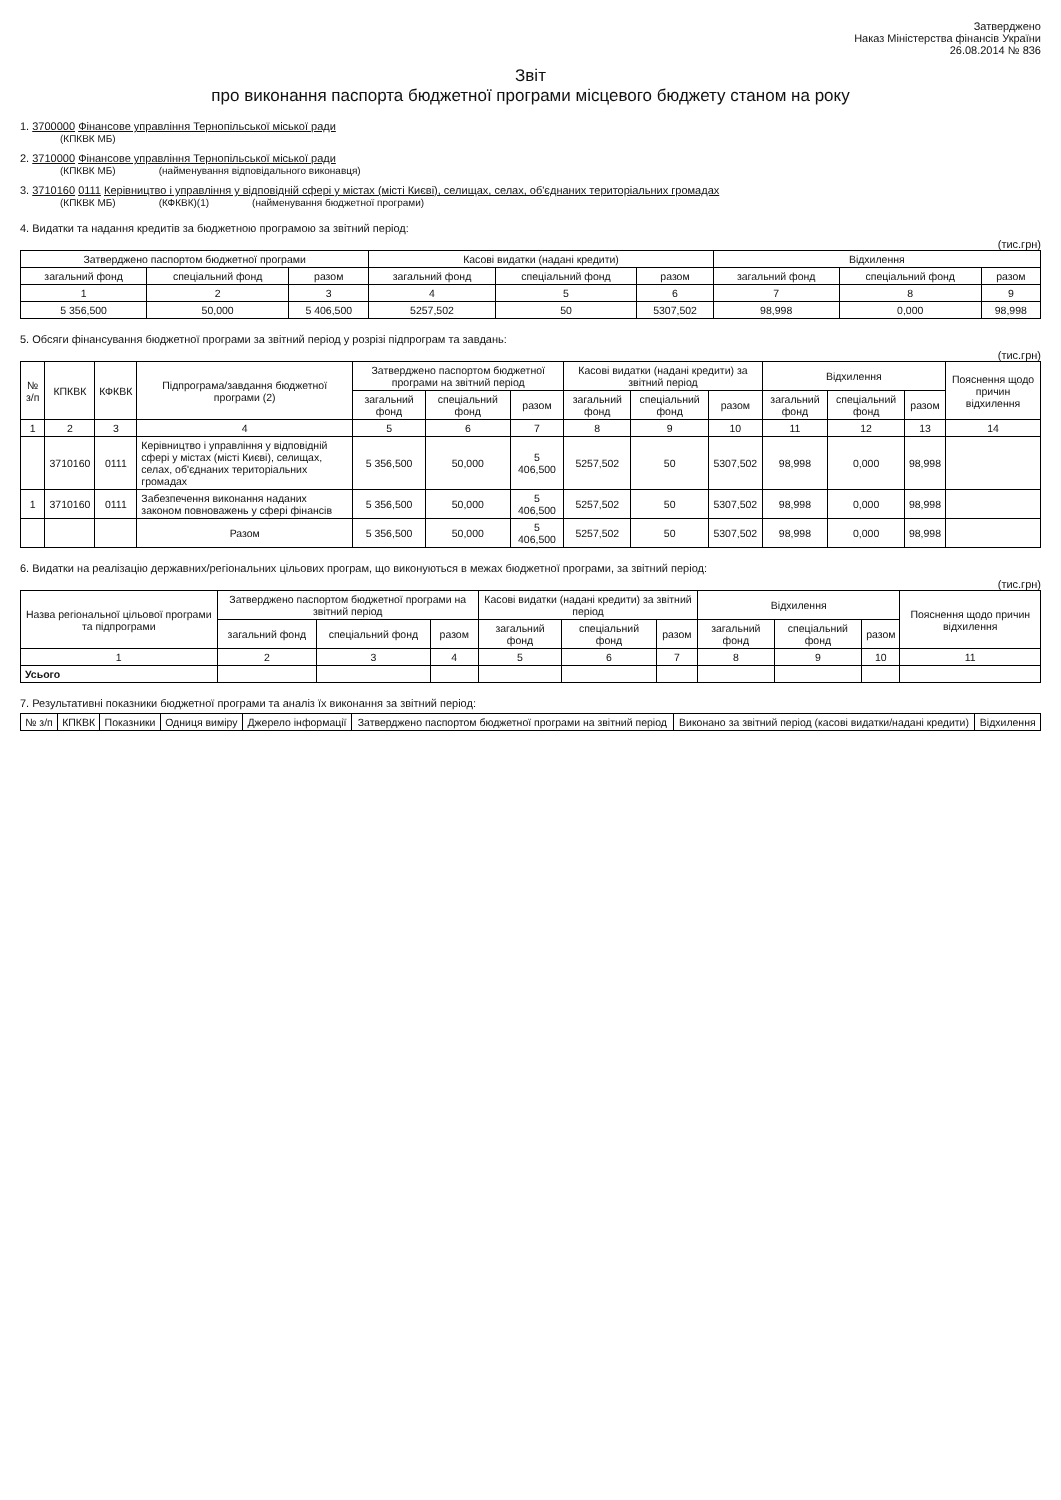Затверджено
Наказ Міністерства фінансів України
26.08.2014 № 836
Звіт
про виконання паспорта бюджетної програми місцевого бюджету станом на року
1. 3700000 Фінансове управління Тернопільської міської ради
(КПКВК МБ)
2. 3710000 Фінансове управління Тернопільської міської ради
(КПКВК МБ) (найменування відповідального виконавця)
3. 3710160 0111 Керівництво і управління у відповідній сфері у містах (місті Києві), селищах, селах, об'єднаних територіальних громадах
(КПКВК МБ) (КФКВК)(1) (найменування бюджетної програми)
4. Видатки та надання кредитів за бюджетною програмою за звітний період:
(тис.грн)
| Затверджено паспортом бюджетної програми | | | Касові видатки (надані кредити) | | | Відхилення | | |
| --- | --- | --- | --- | --- | --- | --- | --- | --- |
| загальний фонд | спеціальний фонд | разом | загальний фонд | спеціальний фонд | разом | загальний фонд | спеціальний фонд | разом |
| 1 | 2 | 3 | 4 | 5 | 6 | 7 | 8 | 9 |
| 5 356,500 | 50,000 | 5 406,500 | 5257,502 | 50 | 5307,502 | 98,998 | 0,000 | 98,998 |
5. Обсяги фінансування бюджетної програми за звітний період у розрізі підпрограм та завдань:
(тис.грн)
| № з/п | КПКВК | КФКВК | Підпрограма/завдання бюджетної програми (2) | Затверджено паспортом бюджетної програми на звітний період | | | Касові видатки (надані кредити) за звітний період | | | Відхилення | | | Пояснення щодо причин відхилення |
| --- | --- | --- | --- | --- | --- | --- | --- | --- | --- | --- | --- | --- | --- |
| | | | | загальний фонд | спеціальний фонд | разом | загальний фонд | спеціальний фонд | разом | загальний фонд | спеціальний фонд | разом | |
| 1 | 2 | 3 | 4 | 5 | 6 | 7 | 8 | 9 | 10 | 11 | 12 | 13 | 14 |
| | 3710160 | 0111 | Керівництво і управління у відповідній сфері у містах (місті Києві), селищах, селах, об'єднаних територіальних громадах | 5 356,500 | 50,000 | 5 406,500 | 5257,502 | 50 | 5307,502 | 98,998 | 0,000 | 98,998 | |
| 1 | 3710160 | 0111 | Забезпечення виконання наданих законом повноважень у сфері фінансів | 5 356,500 | 50,000 | 5 406,500 | 5257,502 | 50 | 5307,502 | 98,998 | 0,000 | 98,998 | |
| | | | Разом | 5 356,500 | 50,000 | 5 406,500 | 5257,502 | 50 | 5307,502 | 98,998 | 0,000 | 98,998 | |
6. Видатки на реалізацію державних/регіональних цільових програм, що виконуються в межах бюджетної програми, за звітний період:
(тис.грн)
| Назва регіональної цільової програми та підпрограми | Затверджено паспортом бюджетної програми на звітний період | | | Касові видатки (надані кредити) за звітний період | | | Відхилення | | | Пояснення щодо причин відхилення |
| --- | --- | --- | --- | --- | --- | --- | --- | --- | --- | --- |
| | загальний фонд | спеціальний фонд | разом | загальний фонд | спеціальний фонд | разом | загальний фонд | спеціальний фонд | разом | |
| 1 | 2 | 3 | 4 | 5 | 6 | 7 | 8 | 9 | 10 | 11 |
| Усього | | | | | | | | | | |
7. Результативні показники бюджетної програми та аналіз їх виконання за звітний період:
| № з/п | КПКВК | Показники | Одниця виміру | Джерело інформації | Затверджено паспортом бюджетної програми на звітний період | Виконано за звітний період (касові видатки/надані кредити) | Відхилення |
| --- | --- | --- | --- | --- | --- | --- | --- |